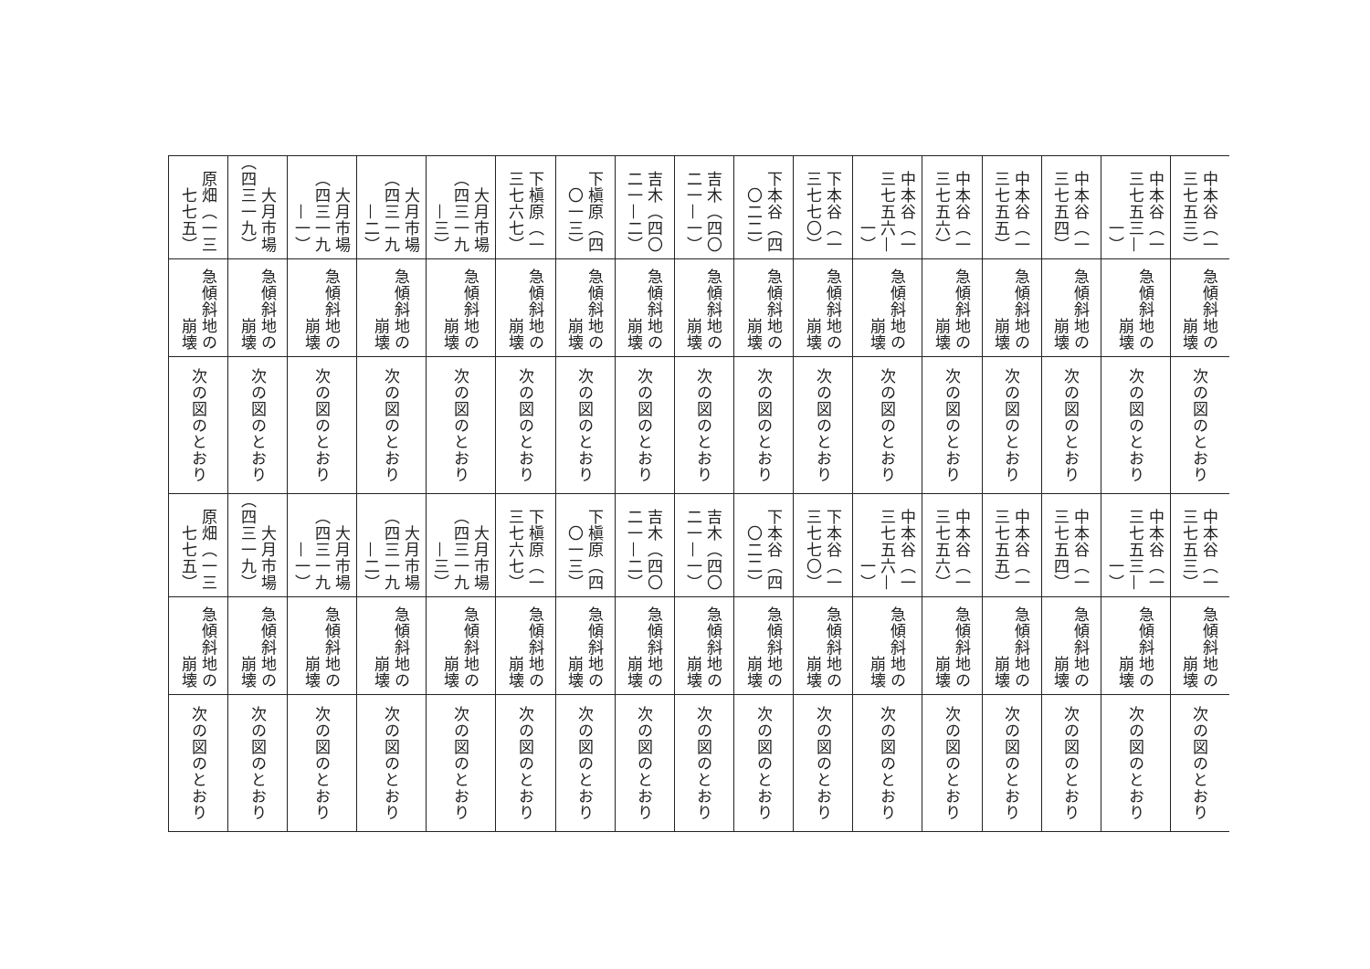| 中本谷（一三七五三） | 中本谷（一三七五三—一） | 中本谷（一三七五四） | 中本谷（一三七五五） | 中本谷（一三七五六） | 中本谷（一三七五六—一） | 下本谷（一三七七〇） | 下本谷（四〇二二） | 吉木（四〇二一—一） | 吉木（四〇二一—二） | 下槇原（四〇一三） | 下槇原（一三七六七） | 大月市場（四三一九—三） | 大月市場（四三一九—二） | 大月市場（四三一九—一） | 大月市場（四三一九） | 原畑（一三七七五） |
| 急傾斜地の崩壊 | 急傾斜地の崩壊 | 急傾斜地の崩壊 | 急傾斜地の崩壊 | 急傾斜地の崩壊 | 急傾斜地の崩壊 | 急傾斜地の崩壊 | 急傾斜地の崩壊 | 急傾斜地の崩壊 | 急傾斜地の崩壊 | 急傾斜地の崩壊 | 急傾斜地の崩壊 | 急傾斜地の崩壊 | 急傾斜地の崩壊 | 急傾斜地の崩壊 | 急傾斜地の崩壊 | 急傾斜地の崩壊 |
| 次の図のとおり | 次の図のとおり | 次の図のとおり | 次の図のとおり | 次の図のとおり | 次の図のとおり | 次の図のとおり | 次の図のとおり | 次の図のとおり | 次の図のとおり | 次の図のとおり | 次の図のとおり | 次の図のとおり | 次の図のとおり | 次の図のとおり | 次の図のとおり | 次の図のとおり |
| 中本谷（一三七五三） | 中本谷（一三七五三—一） | 中本谷（一三七五四） | 中本谷（一三七五五） | 中本谷（一三七五六） | 中本谷（一三七五六—一） | 下本谷（一三七七〇） | 下本谷（四〇二二） | 吉木（四〇二一—一） | 吉木（四〇二一—二） | 下槇原（四〇一三） | 下槇原（一三七六七） | 大月市場（四三一九—三） | 大月市場（四三一九—二） | 大月市場（四三一九—一） | 大月市場（四三一九） | 原畑（一三七七五） |
| 急傾斜地の崩壊 | 急傾斜地の崩壊 | 急傾斜地の崩壊 | 急傾斜地の崩壊 | 急傾斜地の崩壊 | 急傾斜地の崩壊 | 急傾斜地の崩壊 | 急傾斜地の崩壊 | 急傾斜地の崩壊 | 急傾斜地の崩壊 | 急傾斜地の崩壊 | 急傾斜地の崩壊 | 急傾斜地の崩壊 | 急傾斜地の崩壊 | 急傾斜地の崩壊 | 急傾斜地の崩壊 | 急傾斜地の崩壊 |
| 次の図のとおり | 次の図のとおり | 次の図のとおり | 次の図のとおり | 次の図のとおり | 次の図のとおり | 次の図のとおり | 次の図のとおり | 次の図のとおり | 次の図のとおり | 次の図のとおり | 次の図のとおり | 次の図のとおり | 次の図のとおり | 次の図のとおり | 次の図のとおり | 次の図のとおり |